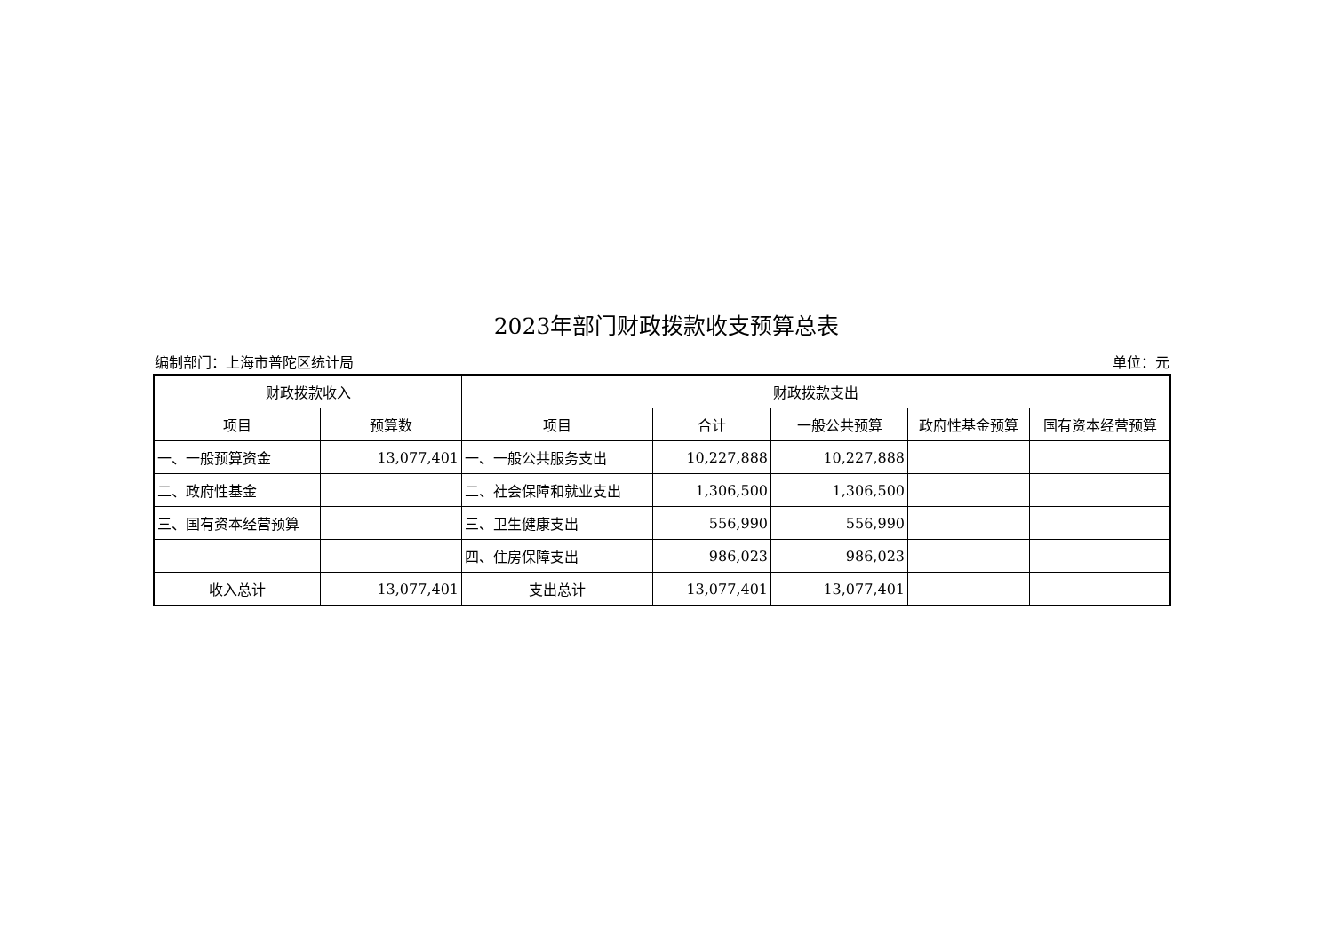2023年部门财政拨款收支预算总表
编制部门：上海市普陀区统计局 单位：元
| 财政拨款收入 | | 财政拨款支出 | | | | |
| --- | --- | --- | --- | --- | --- | --- |
| 项目 | 预算数 | 项目 | 合计 | 一般公共预算 | 政府性基金预算 | 国有资本经营预算 |
| 一、一般预算资金 | 13,077,401 | 一、一般公共服务支出 | 10,227,888 | 10,227,888 | | |
| 二、政府性基金 | | 二、社会保障和就业支出 | 1,306,500 | 1,306,500 | | |
| 三、国有资本经营预算 | | 三、卫生健康支出 | 556,990 | 556,990 | | |
| | | 四、住房保障支出 | 986,023 | 986,023 | | |
| 收入总计 | 13,077,401 | 支出总计 | 13,077,401 | 13,077,401 | | |